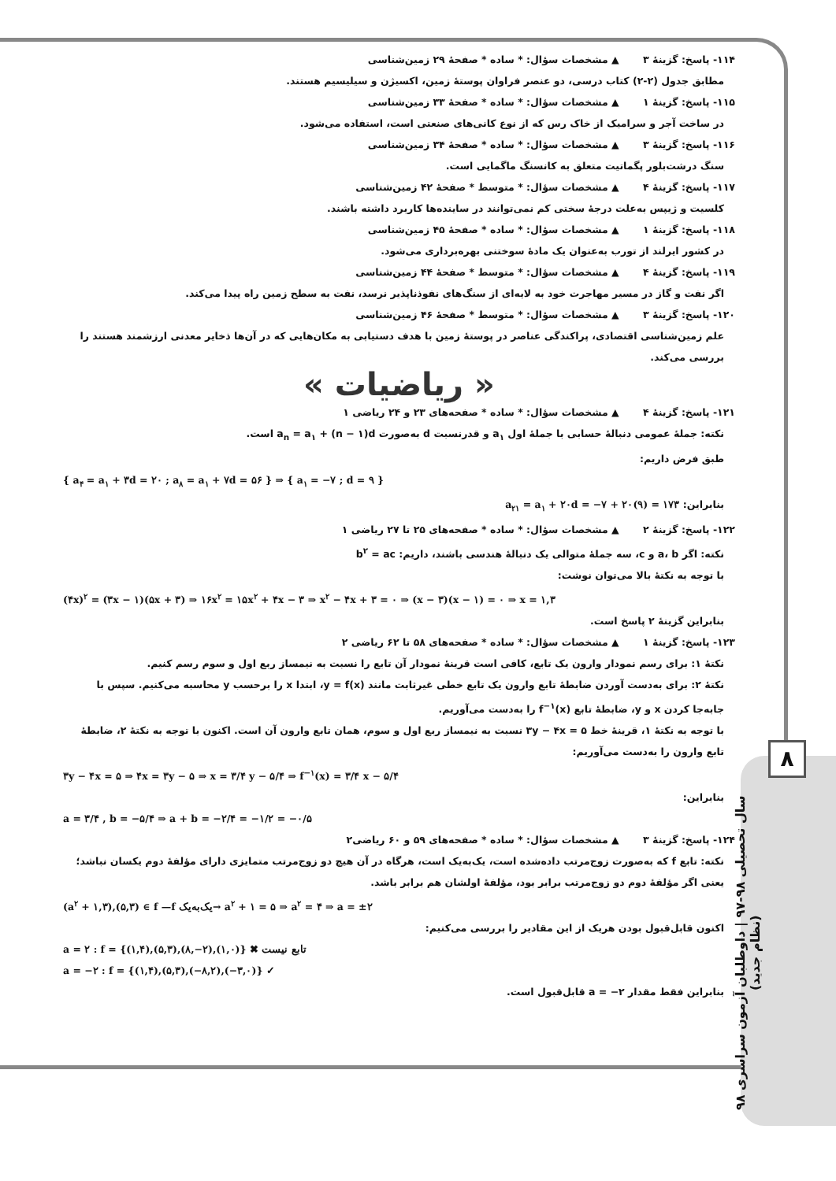۸
سال تحصیلی ۹۸-۹۷ | داوطلبان آزمون سراسری ۹۸ (نظام جدید)
۱۱۴- پاسخ: گزینهٔ ۳ ▲ مشخصات سؤال: * ساده * صفحهٔ ۲۹ زمین‌شناسی
مطابق جدول (۲-۲) کتاب درسی، دو عنصر فراوان پوستهٔ زمین، اکسیژن و سیلیسیم هستند.
۱۱۵- پاسخ: گزینهٔ ۱ ▲ مشخصات سؤال: * ساده * صفحهٔ ۳۳ زمین‌شناسی
در ساخت آجر و سرامیک از خاک رس که از نوع کانی‌های صنعتی است، استفاده می‌شود.
۱۱۶- پاسخ: گزینهٔ ۳ ▲ مشخصات سؤال: * ساده * صفحهٔ ۳۴ زمین‌شناسی
سنگ درشت‌بلور پگماتیت متعلق به کانسنگ ماگمایی است.
۱۱۷- پاسخ: گزینهٔ ۴ ▲ مشخصات سؤال: * متوسط * صفحهٔ ۴۲ زمین‌شناسی
کلسیت و ژیپس به‌علت درجهٔ سختی کم نمی‌توانند در ساینده‌ها کاربرد داشته باشند.
۱۱۸- پاسخ: گزینهٔ ۱ ▲ مشخصات سؤال: * ساده * صفحهٔ ۴۵ زمین‌شناسی
در کشور ایرلند از تورب به‌عنوان یک مادهٔ سوختنی بهره‌برداری می‌شود.
۱۱۹- پاسخ: گزینهٔ ۴ ▲ مشخصات سؤال: * متوسط * صفحهٔ ۴۴ زمین‌شناسی
اگر نفت و گاز در مسیر مهاجرت خود به لایه‌ای از سنگ‌های نفوذناپذیر نرسد، نفت به سطح زمین راه پیدا می‌کند.
۱۲۰- پاسخ: گزینهٔ ۳ ▲ مشخصات سؤال: * متوسط * صفحهٔ ۴۶ زمین‌شناسی
علم زمین‌شناسی اقتصادی، پراکندگی عناصر در پوستهٔ زمین با هدف دستیابی به مکان‌هایی که در آن‌ها ذخایر معدنی ارزشمند هستند را بررسی می‌کند.
« ریاضیات »
۱۲۱- پاسخ: گزینهٔ ۴ ▲ مشخصات سؤال: * ساده * صفحه‌های ۲۳ و ۲۴ ریاضی ۱
نکته: جملهٔ عمومی دنبالهٔ حسابی با جملهٔ اول a<sub>۱</sub> و قدرنسبت d به‌صورت a<sub>n</sub> = a<sub>۱</sub> + (n − ۱)d است.
طبق فرض داریم:
{ a<sub>۴</sub> = a<sub>۱</sub> + ۳d = ۲۰ ; a<sub>۸</sub> = a<sub>۱</sub> + ۷d = ۵۶ } ⇒ { a<sub>۱</sub> = −۷ ; d = ۹ }
بنابراین: a<sub>۲۱</sub> = a<sub>۱</sub> + ۲۰d = −۷ + ۲۰(۹) = ۱۷۳
۱۲۲- پاسخ: گزینهٔ ۲ ▲ مشخصات سؤال: * ساده * صفحه‌های ۲۵ تا ۲۷ ریاضی ۱
نکته: اگر a، b و c، سه جملهٔ متوالی یک دنبالهٔ هندسی باشند، داریم: b<sup>۲</sup> = ac
با توجه به نکتهٔ بالا می‌توان نوشت:
(۴x)<sup>۲</sup> = (۳x − ۱)(۵x + ۳) ⇒ ۱۶x<sup>۲</sup> = ۱۵x<sup>۲</sup> + ۴x − ۳ ⇒ x<sup>۲</sup> − ۴x + ۳ = ۰ ⇒ (x − ۳)(x − ۱) = ۰ ⇒ x = ۱,۳
بنابراین گزینهٔ ۲ پاسخ است.
۱۲۳- پاسخ: گزینهٔ ۱ ▲ مشخصات سؤال: * ساده * صفحه‌های ۵۸ تا ۶۲ ریاضی ۲
نکتهٔ ۱: برای رسم نمودار وارون یک تابع، کافی است قرینهٔ نمودار آن تابع را نسبت به نیمساز ربع اول و سوم رسم کنیم.
نکتهٔ ۲: برای به‌دست آوردن ضابطهٔ تابع وارون یک تابع خطی غیرثابت مانند y = f(x)، ابتدا x را برحسب y محاسبه می‌کنیم. سپس با جابه‌جا کردن x و y، ضابطهٔ تابع f<sup>−۱</sup>(x) را به‌دست می‌آوریم.
با توجه به نکتهٔ ۱، قرینهٔ خط ۳y − ۴x = ۵ نسبت به نیمساز ربع اول و سوم، همان تابع وارون آن است. اکنون با توجه به نکتهٔ ۲، ضابطهٔ تابع وارون را به‌دست می‌آوریم:
۳y − ۴x = ۵ ⇒ ۴x = ۳y − ۵ ⇒ x = ۳/۴ y − ۵/۴ ⇒ f<sup>−۱</sup>(x) = ۳/۴ x − ۵/۴
بنابراین:
a = ۳/۴ , b = −۵/۴ ⇒ a + b = −۲/۴ = −۱/۲ = −۰/۵
۱۲۴- پاسخ: گزینهٔ ۳ ▲ مشخصات سؤال: * ساده * صفحه‌های ۵۹ و ۶۰ ریاضی۲
نکته: تابع f که به‌صورت زوج‌مرتب داده‌شده است، یک‌به‌یک است، هرگاه در آن هیچ دو زوج‌مرتب متمایزی دارای مؤلفهٔ دوم یکسان نباشد؛ یعنی اگر مؤلفهٔ دوم دو زوج‌مرتب برابر بود، مؤلفهٔ اولشان هم برابر باشد.
(a<sup>۲</sup> + ۱,۳),(۵,۳) ∈ f —f یک‌به‌یک→ a<sup>۲</sup> + ۱ = ۵ ⇒ a<sup>۲</sup> = ۴ ⇒ a = ±۲
اکنون قابل‌قبول بودن هریک از این مقادیر را بررسی می‌کنیم:
a = ۲ : f = {(۱,۴),(۵,۳),(۸,−۲),(۱,۰)} ✖ تابع نیست
a = −۲ : f = {(۱,۴),(۵,۳),(−۸,۲),(−۳,۰)} ✓
بنابراین فقط مقدار a = −۲ قابل‌قبول است.